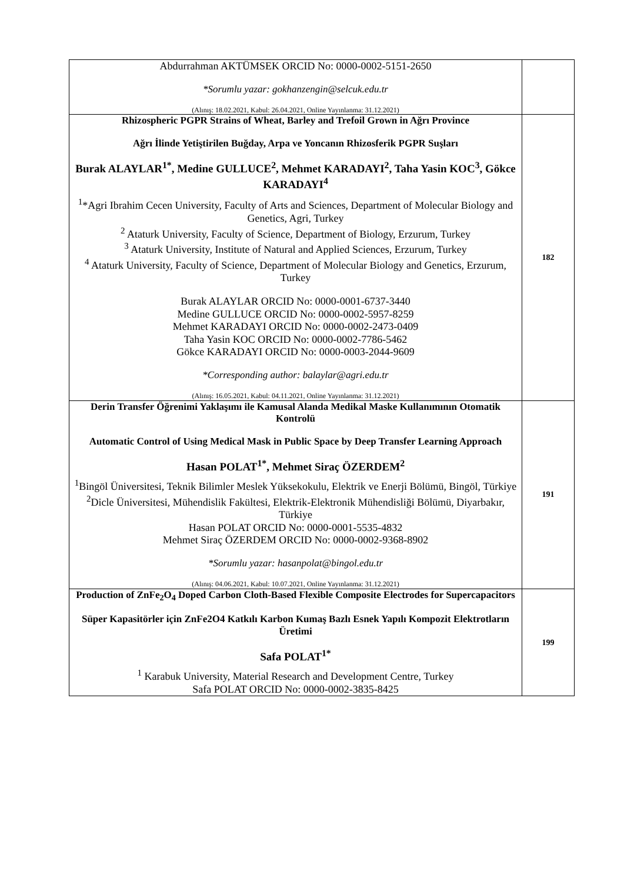| Abdurrahman AKTÜMSEK ORCID No: 0000-0002-5151-2650 *Sorumlu yazar: gokhanzengin@selcuk.edu.tr (Alınış: 18.02.2021, Kabul: 26.04.2021, Online Yayınlanma: 31.12.2021) | |
| Rhizospheric PGPR Strains of Wheat, Barley and Trefoil Grown in Ağrı Province Ağrı İlinde Yetiştirilen Buğday, Arpa ve Yoncanın Rhizosferik PGPR Suşları Burak ALAYLAR<sup>1*</sup>, Medine GULLUCE<sup>2</sup>, Mehmet KARADAYI<sup>2</sup>, Taha Yasin KOC<sup>3</sup>, Gökce KARADAYI<sup>4</sup> <sup>1</sup>*Agri Ibrahim Cecen University, Faculty of Arts and Sciences, Department of Molecular Biology and Genetics, Agri, Turkey <sup>2</sup> Ataturk University, Faculty of Science, Department of Biology, Erzurum, Turkey <sup>3</sup> Ataturk University, Institute of Natural and Applied Sciences, Erzurum, Turkey <sup>4</sup> Ataturk University, Faculty of Science, Department of Molecular Biology and Genetics, Erzurum, Turkey Burak ALAYLAR ORCID No: 0000-0001-6737-3440 Medine GULLUCE ORCID No: 0000-0002-5957-8259 Mehmet KARADAYI ORCID No: 0000-0002-2473-0409 Taha Yasin KOC ORCID No: 0000-0002-7786-5462 Gökce KARADAYI ORCID No: 0000-0003-2044-9609 *Corresponding author: balaylar@agri.edu.tr (Alınış: 16.05.2021, Kabul: 04.11.2021, Online Yayınlanma: 31.12.2021) | 182 |
| Derin Transfer Öğrenimi Yaklaşımı ile Kamusal Alanda Medikal Maske Kullanımının Otomatik Kontrolü Automatic Control of Using Medical Mask in Public Space by Deep Transfer Learning Approach Hasan POLAT<sup>1*</sup>, Mehmet Siraç ÖZERDEM<sup>2</sup> <sup>1</sup> Bingöl Üniversitesi, Teknik Bilimler Meslek Yüksekokulu, Elektrik ve Enerji Bölümü, Bingöl, Türkiye <sup>2</sup> Dicle Üniversitesi, Mühendislik Fakültesi, Elektrik-Elektronik Mühendisliği Bölümü, Diyarbakır, Türkiye Hasan POLAT ORCID No: 0000-0001-5535-4832 Mehmet Siraç ÖZERDEM ORCID No: 0000-0002-9368-8902 *Sorumlu yazar: hasanpolat@bingol.edu.tr (Alınış: 04.06.2021, Kabul: 10.07.2021, Online Yayınlanma: 31.12.2021) | 191 |
| Production of ZnFe<sub>2</sub>O<sub>4</sub> Doped Carbon Cloth-Based Flexible Composite Electrodes for Supercapacitors Süper Kapasitörler için ZnFe2O4 Katkılı Karbon Kumaş Bazlı Esnek Yapılı Kompozit Elektrotların Üretimi Safa POLAT<sup>1*</sup> <sup>1</sup> Karabuk University, Material Research and Development Centre, Turkey Safa POLAT ORCID No: 0000-0002-3835-8425 | 199 |